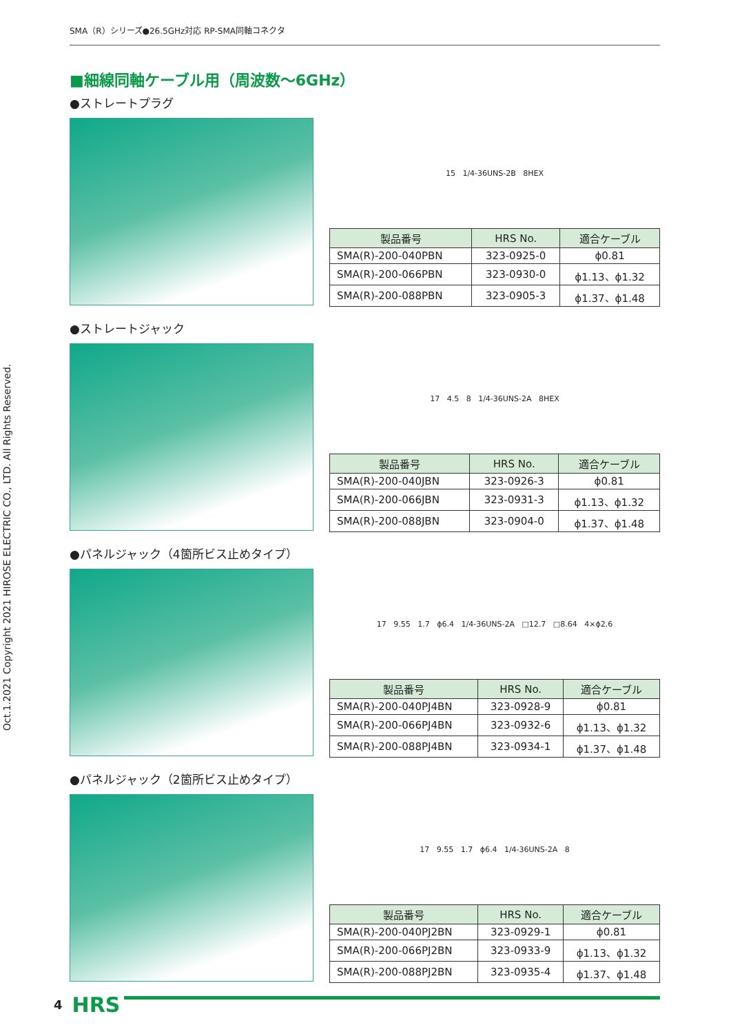SMA（R）シリーズ●26.5GHz対応 RP-SMA同軸コネクタ
Oct.1.2021 Copyright 2021 HIROSE ELECTRIC CO., LTD. All Rights Reserved.
■細線同軸ケーブル用（周波数～6GHz）
●ストレートプラグ
15 1/4-36UNS-2B 8HEX
| 製品番号 | HRS No. | 適合ケーブル |
| --- | --- | --- |
| SMA(R)-200-040PBN | 323-0925-0 | ϕ0.81 |
| SMA(R)-200-066PBN | 323-0930-0 | ϕ1.13、ϕ1.32 |
| SMA(R)-200-088PBN | 323-0905-3 | ϕ1.37、ϕ1.48 |
●ストレートジャック
17 4.5 8 1/4-36UNS-2A 8HEX
| 製品番号 | HRS No. | 適合ケーブル |
| --- | --- | --- |
| SMA(R)-200-040JBN | 323-0926-3 | ϕ0.81 |
| SMA(R)-200-066JBN | 323-0931-3 | ϕ1.13、ϕ1.32 |
| SMA(R)-200-088JBN | 323-0904-0 | ϕ1.37、ϕ1.48 |
●パネルジャック（4箇所ビス止めタイプ）
17 9.55 1.7 ϕ6.4 1/4-36UNS-2A □12.7 □8.64 4×ϕ2.6
| 製品番号 | HRS No. | 適合ケーブル |
| --- | --- | --- |
| SMA(R)-200-040PJ4BN | 323-0928-9 | ϕ0.81 |
| SMA(R)-200-066PJ4BN | 323-0932-6 | ϕ1.13、ϕ1.32 |
| SMA(R)-200-088PJ4BN | 323-0934-1 | ϕ1.37、ϕ1.48 |
●パネルジャック（2箇所ビス止めタイプ）
17 9.55 1.7 ϕ6.4 1/4-36UNS-2A 8
| 製品番号 | HRS No. | 適合ケーブル |
| --- | --- | --- |
| SMA(R)-200-040PJ2BN | 323-0929-1 | ϕ0.81 |
| SMA(R)-200-066PJ2BN | 323-0933-9 | ϕ1.13、ϕ1.32 |
| SMA(R)-200-088PJ2BN | 323-0935-4 | ϕ1.37、ϕ1.48 |
4 HRS